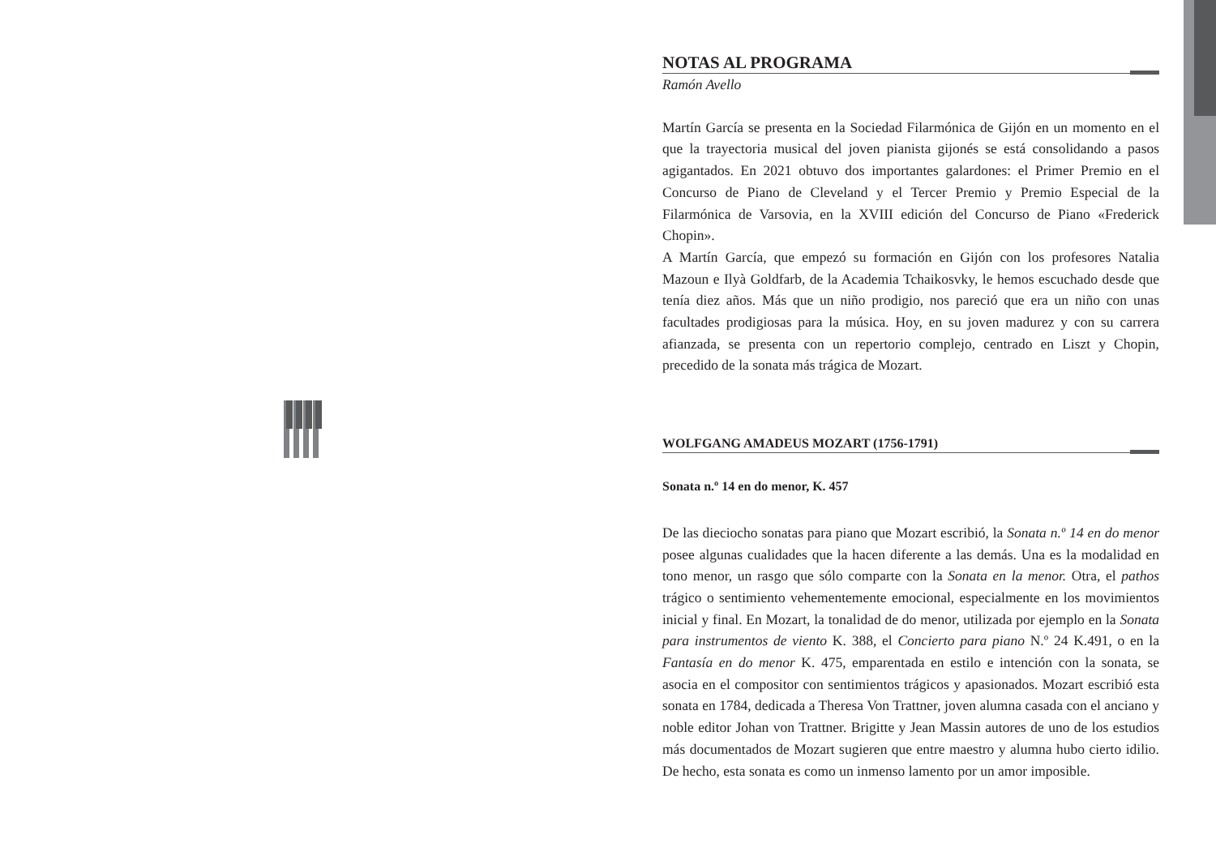NOTAS AL PROGRAMA
Ramón Avello
Martín García se presenta en la Sociedad Filarmónica de Gijón en un momento en el que la trayectoria musical del joven pianista gijonés se está consolidando a pasos agigantados. En 2021 obtuvo dos importantes galardones: el Primer Premio en el Concurso de Piano de Cleveland y el Tercer Premio y Premio Especial de la Filarmónica de Varsovia, en la XVIII edición del Concurso de Piano «Frederick Chopin».
A Martín García, que empezó su formación en Gijón con los profesores Natalia Mazoun e Ilyà Goldfarb, de la Academia Tchaikosvky, le hemos escuchado desde que tenía diez años. Más que un niño prodigio, nos pareció que era un niño con unas facultades prodigiosas para la música. Hoy, en su joven madurez y con su carrera afianzada, se presenta con un repertorio complejo, centrado en Liszt y Chopin, precedido de la sonata más trágica de Mozart.
WOLFGANG AMADEUS MOZART (1756-1791)
Sonata n.º 14 en do menor, K. 457
De las dieciocho sonatas para piano que Mozart escribió, la Sonata n.º 14 en do menor posee algunas cualidades que la hacen diferente a las demás. Una es la modalidad en tono menor, un rasgo que sólo comparte con la Sonata en la menor. Otra, el pathos trágico o sentimiento vehementemente emocional, especialmente en los movimientos inicial y final. En Mozart, la tonalidad de do menor, utilizada por ejemplo en la Sonata para instrumentos de viento K. 388, el Concierto para piano N.º 24 K.491, o en la Fantasía en do menor K. 475, emparentada en estilo e intención con la sonata, se asocia en el compositor con sentimientos trágicos y apasionados. Mozart escribió esta sonata en 1784, dedicada a Theresa Von Trattner, joven alumna casada con el anciano y noble editor Johan von Trattner. Brigitte y Jean Massin autores de uno de los estudios más documentados de Mozart sugieren que entre maestro y alumna hubo cierto idilio. De hecho, esta sonata es como un inmenso lamento por un amor imposible.